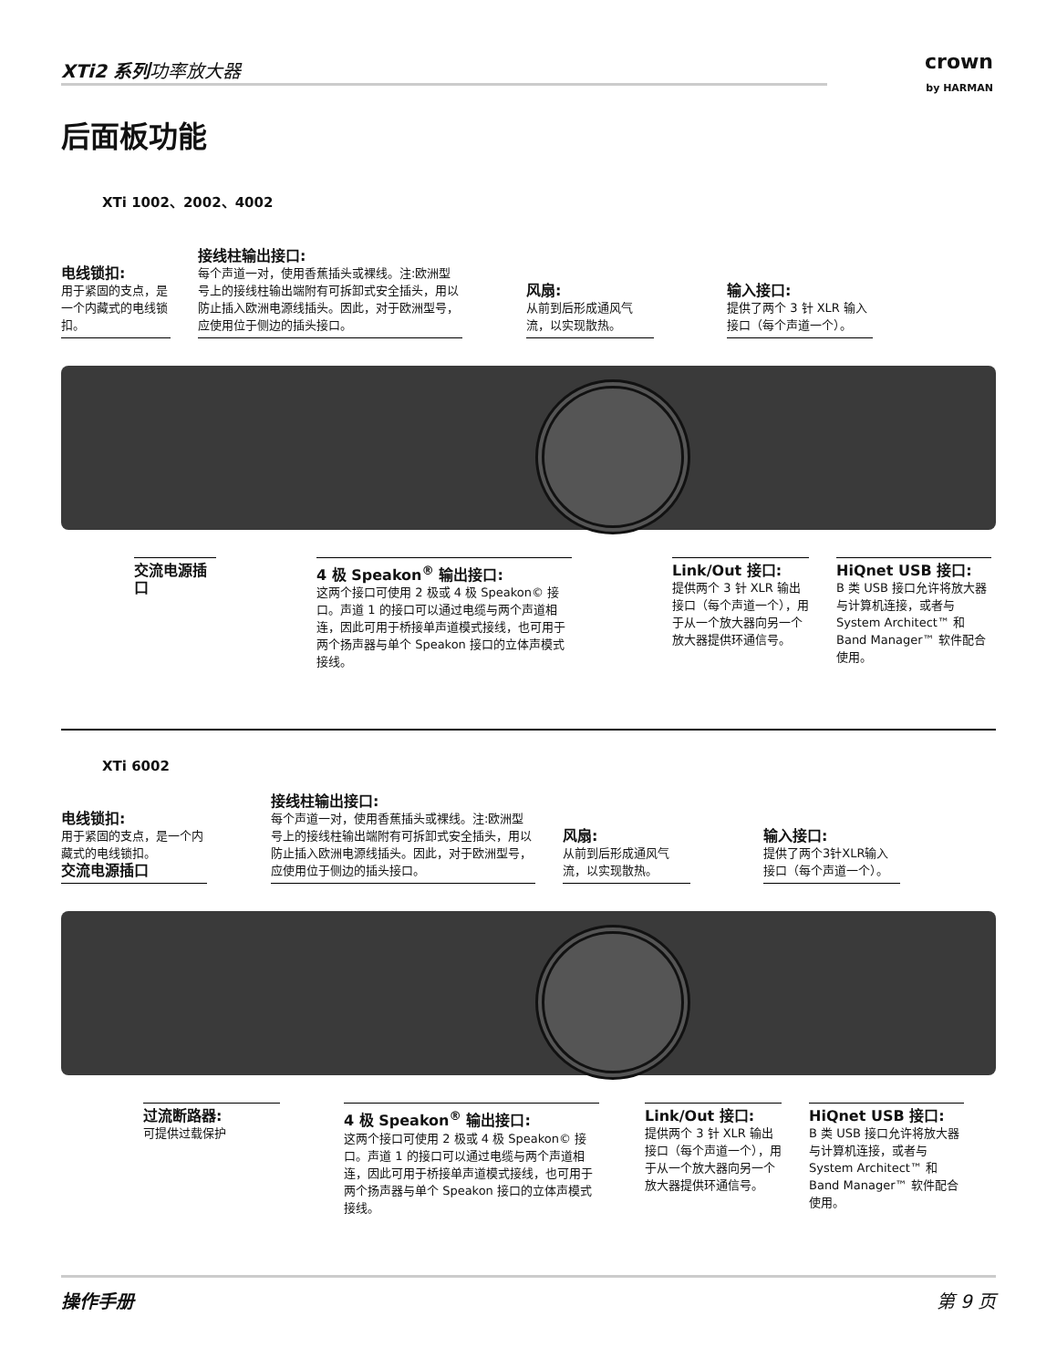XTi2 系列功率放大器
crown
by HARMAN
后面板功能
XTi 1002、2002、4002
电线锁扣:
用于紧固的支点，是一个内藏式的电线锁扣。
接线柱输出接口:
每个声道一对，使用香蕉插头或裸线。注:欧洲型号上的接线柱输出端附有可拆卸式安全插头，用以防止插入欧洲电源线插头。因此，对于欧洲型号，应使用位于侧边的插头接口。
风扇:
从前到后形成通风气流，以实现散热。
输入接口:
提供了两个 3 针 XLR 输入接口（每个声道一个）。
交流电源插口 4 极 Speakon<sup>®</sup> 输出接口:
这两个接口可使用 2 极或 4 极 Speakon© 接口。声道 1 的接口可以通过电缆与两个声道相连，因此可用于桥接单声道模式接线，也可用于两个扬声器与单个 Speakon 接口的立体声模式接线。
Link/Out 接口:
提供两个 3 针 XLR 输出接口（每个声道一个），用于从一个放大器向另一个放大器提供环通信号。
HiQnet USB 接口:
B 类 USB 接口允许将放大器与计算机连接，或者与 System Architect™ 和 Band Manager™ 软件配合使用。
XTi 6002
电线锁扣:
用于紧固的支点，是一个内藏式的电线锁扣。
交流电源插口
接线柱输出接口:
每个声道一对，使用香蕉插头或裸线。注:欧洲型号上的接线柱输出端附有可拆卸式安全插头，用以防止插入欧洲电源线插头。因此，对于欧洲型号，应使用位于侧边的插头接口。
风扇:
从前到后形成通风气流，以实现散热。
输入接口:
提供了两个3针XLR输入接口（每个声道一个）。
过流断路器:
可提供过载保护
4 极 Speakon<sup>®</sup> 输出接口:
这两个接口可使用 2 极或 4 极 Speakon© 接口。声道 1 的接口可以通过电缆与两个声道相连，因此可用于桥接单声道模式接线，也可用于两个扬声器与单个 Speakon 接口的立体声模式接线。
Link/Out 接口:
提供两个 3 针 XLR 输出接口（每个声道一个），用于从一个放大器向另一个放大器提供环通信号。
HiQnet USB 接口:
B 类 USB 接口允许将放大器与计算机连接，或者与 System Architect™ 和 Band Manager™ 软件配合使用。
操作手册 第 9 页